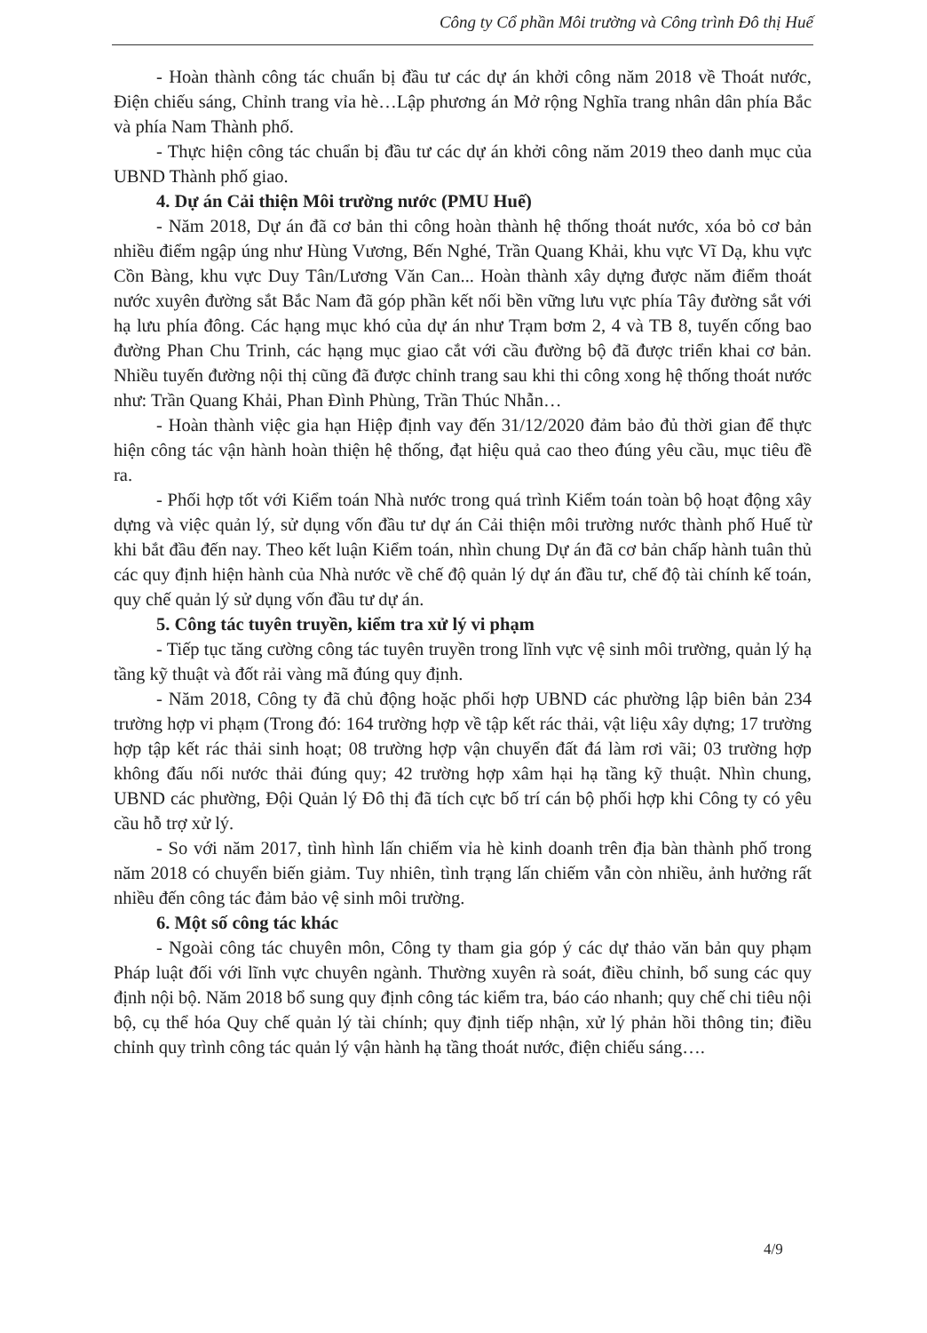Công ty Cổ phần Môi trường và Công trình Đô thị Huế
- Hoàn thành công tác chuẩn bị đầu tư các dự án khởi công năm 2018 về Thoát nước, Điện chiếu sáng, Chỉnh trang vỉa hè…Lập phương án Mở rộng Nghĩa trang nhân dân phía Bắc và phía Nam Thành phố.
- Thực hiện công tác chuẩn bị đầu tư các dự án khởi công năm 2019 theo danh mục của UBND Thành phố giao.
4. Dự án Cải thiện Môi trường nước (PMU Huế)
- Năm 2018, Dự án đã cơ bản thi công hoàn thành hệ thống thoát nước, xóa bỏ cơ bản nhiều điểm ngập úng như Hùng Vương, Bến Nghé, Trần Quang Khải, khu vực Vĩ Dạ, khu vực Cồn Bàng, khu vực Duy Tân/Lương Văn Can... Hoàn thành xây dựng được năm điểm thoát nước xuyên đường sắt Bắc Nam đã góp phần kết nối bền vững lưu vực phía Tây đường sắt với hạ lưu phía đông. Các hạng mục khó của dự án như Trạm bơm 2, 4 và TB 8, tuyến cống bao đường Phan Chu Trinh, các hạng mục giao cắt với cầu đường bộ đã được triển khai cơ bản. Nhiều tuyến đường nội thị cũng đã được chỉnh trang sau khi thi công xong hệ thống thoát nước như: Trần Quang Khải, Phan Đình Phùng, Trần Thúc Nhẫn…
- Hoàn thành việc gia hạn Hiệp định vay đến 31/12/2020 đảm bảo đủ thời gian để thực hiện công tác vận hành hoàn thiện hệ thống, đạt hiệu quả cao theo đúng yêu cầu, mục tiêu đề ra.
- Phối hợp tốt với Kiểm toán Nhà nước trong quá trình Kiểm toán toàn bộ hoạt động xây dựng và việc quản lý, sử dụng vốn đầu tư dự án Cải thiện môi trường nước thành phố Huế từ khi bắt đầu đến nay. Theo kết luận Kiểm toán, nhìn chung Dự án đã cơ bản chấp hành tuân thủ các quy định hiện hành của Nhà nước về chế độ quản lý dự án đầu tư, chế độ tài chính kế toán, quy chế quản lý sử dụng vốn đầu tư dự án.
5. Công tác tuyên truyền, kiểm tra xử lý vi phạm
- Tiếp tục tăng cường công tác tuyên truyền trong lĩnh vực vệ sinh môi trường, quản lý hạ tầng kỹ thuật và đốt rải vàng mã đúng quy định.
- Năm 2018, Công ty đã chủ động hoặc phối hợp UBND các phường lập biên bản 234 trường hợp vi phạm (Trong đó: 164 trường hợp về tập kết rác thải, vật liệu xây dựng; 17 trường hợp tập kết rác thải sinh hoạt; 08 trường hợp vận chuyển đất đá làm rơi vãi; 03 trường hợp không đấu nối nước thải đúng quy; 42 trường hợp xâm hại hạ tầng kỹ thuật. Nhìn chung, UBND các phường, Đội Quản lý Đô thị đã tích cực bố trí cán bộ phối hợp khi Công ty có yêu cầu hỗ trợ xử lý.
- So với năm 2017, tình hình lấn chiếm vỉa hè kinh doanh trên địa bàn thành phố trong năm 2018 có chuyển biến giảm. Tuy nhiên, tình trạng lấn chiếm vẫn còn nhiều, ảnh hưởng rất nhiều đến công tác đảm bảo vệ sinh môi trường.
6. Một số công tác khác
- Ngoài công tác chuyên môn, Công ty tham gia góp ý các dự thảo văn bản quy phạm Pháp luật đối với lĩnh vực chuyên ngành. Thường xuyên rà soát, điều chỉnh, bổ sung các quy định nội bộ. Năm 2018 bổ sung quy định công tác kiểm tra, báo cáo nhanh; quy chế chi tiêu nội bộ, cụ thể hóa Quy chế quản lý tài chính; quy định tiếp nhận, xử lý phản hồi thông tin; điều chỉnh quy trình công tác quản lý vận hành hạ tầng thoát nước, điện chiếu sáng….
4/9